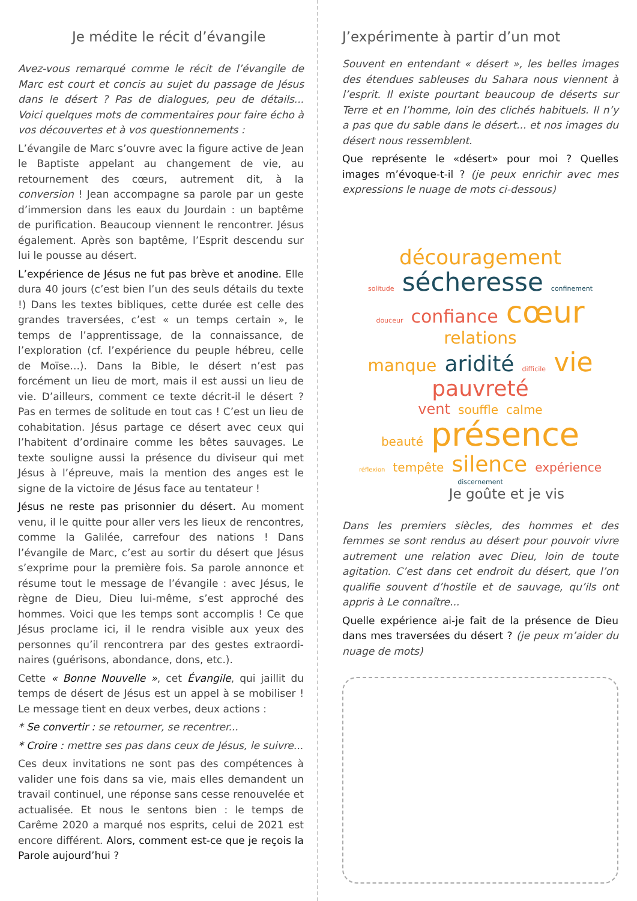Je médite le récit d’évangile
Avez-vous remarqué comme le récit de l’évangile de Marc est court et concis au sujet du passage de Jésus dans le désert ? Pas de dialogues, peu de détails... Voici quelques mots de commentaires pour faire écho à vos découvertes et à vos questionnements :
L’évangile de Marc s’ouvre avec la figure active de Jean le Baptiste appelant au changement de vie, au retournement des cœurs, autrement dit, à la conversion ! Jean accompagne sa parole par un geste d’immersion dans les eaux du Jourdain : un baptême de purification. Beaucoup viennent le rencontrer. Jésus également. Après son baptême, l’Esprit descendu sur lui le pousse au désert.
L’expérience de Jésus ne fut pas brève et anodine. Elle dura 40 jours (c’est bien l’un des seuls détails du texte !) Dans les textes bibliques, cette durée est celle des grandes traversées, c’est « un temps certain », le temps de l’apprentissage, de la connaissance, de l’exploration (cf. l’expérience du peuple hébreu, celle de Moïse...). Dans la Bible, le désert n’est pas forcément un lieu de mort, mais il est aussi un lieu de vie. D’ailleurs, comment ce texte décrit-il le désert ? Pas en termes de solitude en tout cas ! C’est un lieu de cohabitation. Jésus partage ce désert avec ceux qui l’habitent d’ordinaire comme les bêtes sauvages. Le texte souligne aussi la présence du diviseur qui met Jésus à l’épreuve, mais la mention des anges est le signe de la victoire de Jésus face au tentateur !
Jésus ne reste pas prisonnier du désert. Au moment venu, il le quitte pour aller vers les lieux de rencontres, comme la Galilée, carrefour des nations ! Dans l’évangile de Marc, c’est au sortir du désert que Jésus s’exprime pour la première fois. Sa parole annonce et résume tout le message de l’évangile : avec Jésus, le règne de Dieu, Dieu lui-même, s’est approché des hommes. Voici que les temps sont accomplis ! Ce que Jésus proclame ici, il le rendra visible aux yeux des personnes qu’il rencontrera par des gestes extraordi-naires (guérisons, abondance, dons, etc.).
Cette « Bonne Nouvelle », cet Évangile, qui jaillit du temps de désert de Jésus est un appel à se mobiliser ! Le message tient en deux verbes, deux actions :
* Se convertir : se retourner, se recentrer...
* Croire : mettre ses pas dans ceux de Jésus, le suivre...
Ces deux invitations ne sont pas des compétences à valider une fois dans sa vie, mais elles demandent un travail continuel, une réponse sans cesse renouvelée et actualisée. Et nous le sentons bien : le temps de Carême 2020 a marqué nos esprits, celui de 2021 est encore différent. Alors, comment est-ce que je reçois la Parole aujourd’hui ?
J’expérimente à partir d’un mot
Souvent en entendant « désert », les belles images des étendues sableuses du Sahara nous viennent à l’esprit. Il existe pourtant beaucoup de déserts sur Terre et en l’homme, loin des clichés habituels. Il n’y a pas que du sable dans le désert... et nos images du désert nous ressemblent.
Que représente le «désert» pour moi ? Quelles images m’évoque-t-il ? (je peux enrichir avec mes expressions le nuage de mots ci-dessous)
découragement
solitude sécheresse confinement
douceur confiance cœur relations
manque aridité difficile vie pauvreté
vent souffle calme
beauté présence
réflexion tempête silence expérience
discernement
Je goûte et je vis
Dans les premiers siècles, des hommes et des femmes se sont rendus au désert pour pouvoir vivre autrement une relation avec Dieu, loin de toute agitation. C’est dans cet endroit du désert, que l’on qualifie souvent d’hostile et de sauvage, qu’ils ont appris à Le connaître...
Quelle expérience ai-je fait de la présence de Dieu dans mes traversées du désert ? (je peux m’aider du nuage de mots)